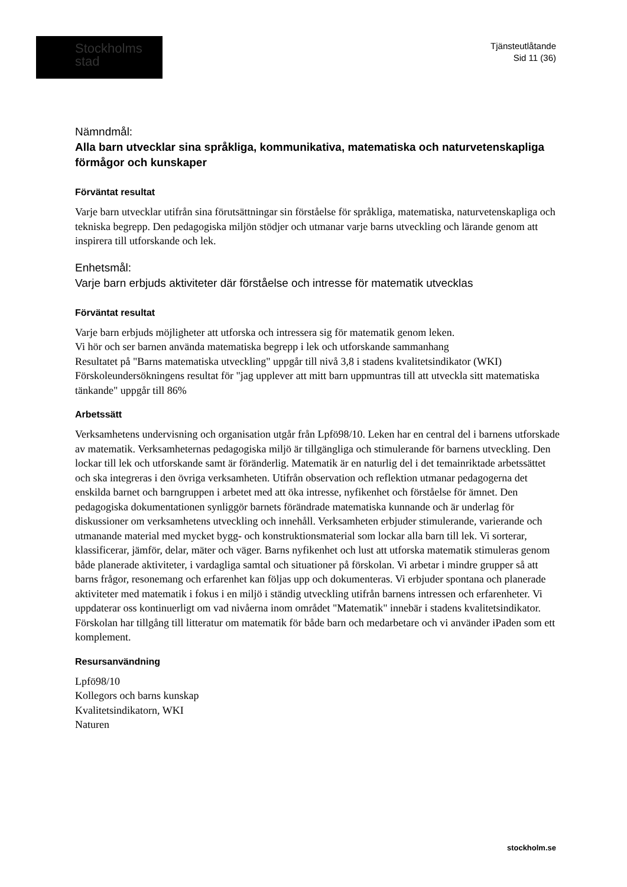Stockholms
stad
Tjänsteutlåtande
Sid 11 (36)
Nämndmål:
Alla barn utvecklar sina språkliga, kommunikativa, matematiska och naturvetenskapliga förmågor och kunskaper
Förväntat resultat
Varje barn utvecklar utifrån sina förutsättningar sin förståelse för språkliga, matematiska, naturvetenskapliga och tekniska begrepp. Den pedagogiska miljön stödjer och utmanar varje barns utveckling och lärande genom att inspirera till utforskande och lek.
Enhetsmål:
Varje barn erbjuds aktiviteter där förståelse och intresse för matematik utvecklas
Förväntat resultat
Varje barn erbjuds möjligheter att utforska och intressera sig för matematik genom leken.
Vi hör och ser barnen använda matematiska begrepp i lek och utforskande sammanhang
Resultatet på "Barns matematiska utveckling" uppgår till nivå 3,8 i stadens kvalitetsindikator (WKI)
Förskoleundersökningens resultat för "jag upplever att mitt barn uppmuntras till att utveckla sitt matematiska tänkande" uppgår till 86%
Arbetssätt
Verksamhetens undervisning och organisation utgår från Lpfö98/10. Leken har en central del i barnens utforskade av matematik. Verksamheternas pedagogiska miljö är tillgängliga och stimulerande för barnens utveckling. Den lockar till lek och utforskande samt är föränderlig. Matematik är en naturlig del i det temainriktade arbetssättet och ska integreras i den övriga verksamheten. Utifrån observation och reflektion utmanar pedagogerna det enskilda barnet och barngruppen i arbetet med att öka intresse, nyfikenhet och förståelse för ämnet. Den pedagogiska dokumentationen synliggör barnets förändrade matematiska kunnande och är underlag för diskussioner om verksamhetens utveckling och innehåll. Verksamheten erbjuder stimulerande, varierande och utmanande material med mycket bygg- och konstruktionsmaterial som lockar alla barn till lek. Vi sorterar, klassificerar, jämför, delar, mäter och väger. Barns nyfikenhet och lust att utforska matematik stimuleras genom både planerade aktiviteter, i vardagliga samtal och situationer på förskolan. Vi arbetar i mindre grupper så att barns frågor, resonemang och erfarenhet kan följas upp och dokumenteras. Vi erbjuder spontana och planerade aktiviteter med matematik i fokus i en miljö i ständig utveckling utifrån barnens intressen och erfarenheter. Vi uppdaterar oss kontinuerligt om vad nivåerna inom området "Matematik" innebär i stadens kvalitetsindikator.
Förskolan har tillgång till litteratur om matematik för både barn och medarbetare och vi använder iPaden som ett komplement.
Resursanvändning
Lpfö98/10
Kollegors och barns kunskap
Kvalitetsindikatorn, WKI
Naturen
stockholm.se